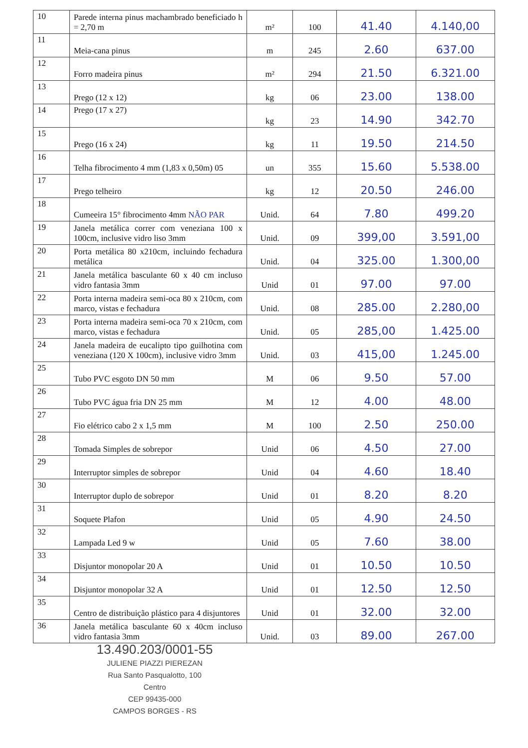| 10 | Parede interna pinus machambrado beneficiado h = 2,70 m | m² | 100 | 41.40 | 4.140,00 |
| 11 | Meia-cana pinus | m | 245 | 2.60 | 637.00 |
| 12 | Forro madeira pinus | m² | 294 | 21.50 | 6.321.00 |
| 13 | Prego (12 x 12) | kg | 06 | 23.00 | 138.00 |
| 14 | Prego (17 x 27) | kg | 23 | 14.90 | 342.70 |
| 15 | Prego (16 x 24) | kg | 11 | 19.50 | 214.50 |
| 16 | Telha fibrocimento 4 mm (1,83 x 0,50m) 05 | un | 355 | 15.60 | 5.538.00 |
| 17 | Prego telheiro | kg | 12 | 20.50 | 246.00 |
| 18 | Cumeeira 15° fibrocimento 4mm NÃO PAR | Unid. | 64 | 7.80 | 499.20 |
| 19 | Janela metálica correr com veneziana 100 x 100cm, inclusive vidro liso 3mm | Unid. | 09 | 399,00 | 3.591,00 |
| 20 | Porta metálica 80 x210cm, incluindo fechadura metálica | Unid. | 04 | 325.00 | 1.300,00 |
| 21 | Janela metálica basculante 60 x 40 cm incluso vidro fantasia 3mm | Unid | 01 | 97.00 | 97.00 |
| 22 | Porta interna madeira semi-oca 80 x 210cm, com marco, vistas e fechadura | Unid. | 08 | 285.00 | 2.280,00 |
| 23 | Porta interna madeira semi-oca 70 x 210cm, com marco, vistas e fechadura | Unid. | 05 | 285,00 | 1.425.00 |
| 24 | Janela madeira de eucalipto tipo guilhotina com veneziana (120 X 100cm), inclusive vidro 3mm | Unid. | 03 | 415,00 | 1.245.00 |
| 25 | Tubo PVC esgoto DN 50 mm | M | 06 | 9.50 | 57.00 |
| 26 | Tubo PVC água fria DN 25 mm | M | 12 | 4.00 | 48.00 |
| 27 | Fio elétrico cabo 2 x 1,5 mm | M | 100 | 2.50 | 250.00 |
| 28 | Tomada Simples de sobrepor | Unid | 06 | 4.50 | 27.00 |
| 29 | Interruptor simples de sobrepor | Unid | 04 | 4.60 | 18.40 |
| 30 | Interruptor duplo de sobrepor | Unid | 01 | 8.20 | 8.20 |
| 31 | Soquete Plafon | Unid | 05 | 4.90 | 24.50 |
| 32 | Lampada Led 9 w | Unid | 05 | 7.60 | 38.00 |
| 33 | Disjuntor monopolar 20 A | Unid | 01 | 10.50 | 10.50 |
| 34 | Disjuntor monopolar 32 A | Unid | 01 | 12.50 | 12.50 |
| 35 | Centro de distribuição plástico para 4 disjuntores | Unid | 01 | 32.00 | 32.00 |
| 36 | Janela metálica basculante 60 x 40cm incluso vidro fantasia 3mm | Unid. | 03 | 89.00 | 267.00 |
13.490.203/0001-55
JULIENE PIAZZI PIEREZAN
Rua Santo Pasqualotto, 100
Centro
CEP 99435-000
CAMPOS BORGES - RS